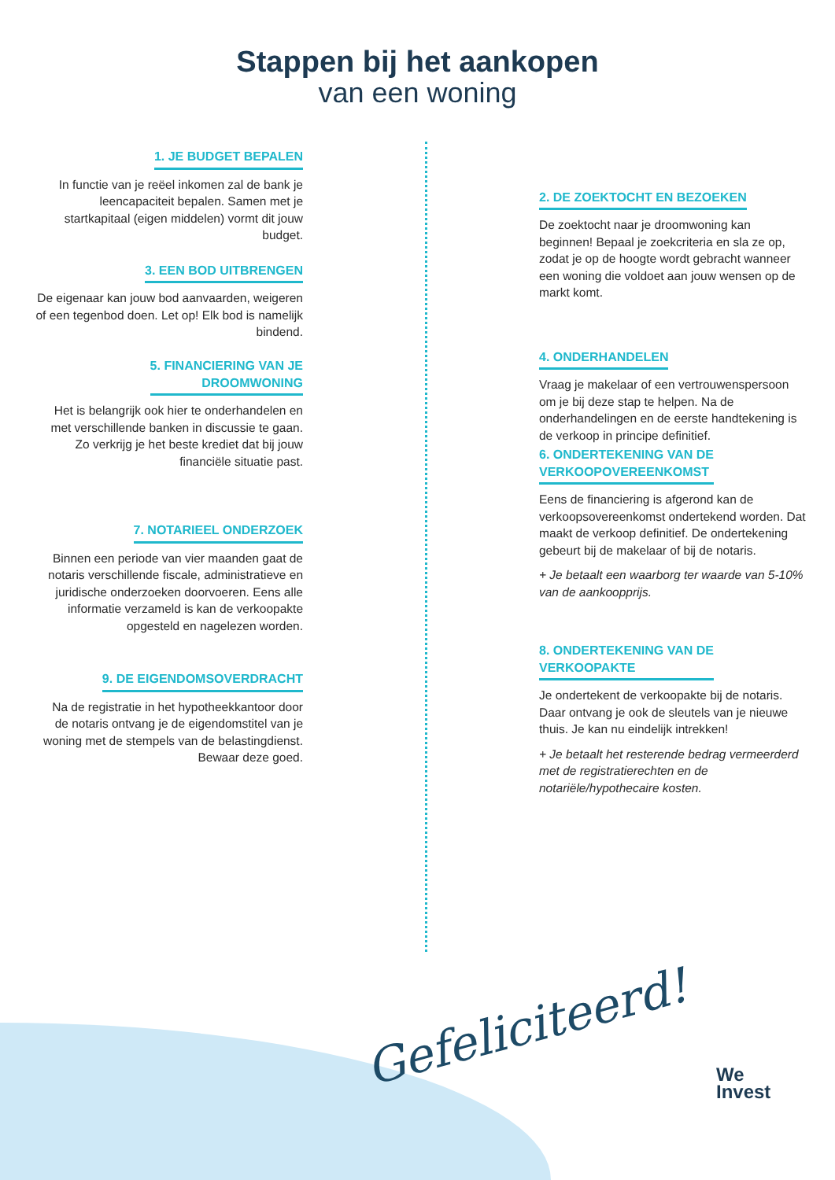Stappen bij het aankopen
van een woning
1. JE BUDGET BEPALEN
In functie van je reëel inkomen zal de bank je leencapaciteit bepalen. Samen met je startkapitaal (eigen middelen) vormt dit jouw budget.
2. DE ZOEKTOCHT EN BEZOEKEN
De zoektocht naar je droomwoning kan beginnen! Bepaal je zoekcriteria en sla ze op, zodat je op de hoogte wordt gebracht wanneer een woning die voldoet aan jouw wensen op de markt komt.
3. EEN BOD UITBRENGEN
De eigenaar kan jouw bod aanvaarden, weigeren of een tegenbod doen. Let op! Elk bod is namelijk bindend.
4. ONDERHANDELEN
Vraag je makelaar of een vertrouwenspersoon om je bij deze stap te helpen. Na de onderhandelingen en de eerste handtekening is de verkoop in principe definitief.
5. FINANCIERING VAN JE
DROOMWONING
Het is belangrijk ook hier te onderhandelen en met verschillende banken in discussie te gaan. Zo verkrijg je het beste krediet dat bij jouw financiële situatie past.
6. ONDERTEKENING VAN DE
VERKOOPOVEREENKOMST
Eens de financiering is afgerond kan de verkoopsovereenkomst ondertekend worden. Dat maakt de verkoop definitief. De ondertekening gebeurt bij de makelaar of bij de notaris.
+ Je betaalt een waarborg ter waarde van 5-10% van de aankoopprijs.
7. NOTARIEEL ONDERZOEK
Binnen een periode van vier maanden gaat de notaris verschillende fiscale, administratieve en juridische onderzoeken doorvoeren. Eens alle informatie verzameld is kan de verkoopakte opgesteld en nagelezen worden.
8. ONDERTEKENING VAN DE
VERKOOPAKTE
Je ondertekent de verkoopakte bij de notaris. Daar ontvang je ook de sleutels van je nieuwe thuis. Je kan nu eindelijk intrekken!
+ Je betaalt het resterende bedrag vermeerderd met de registratierechten en de notariële/hypothecaire kosten.
9. DE EIGENDOMSOVERDRACHT
Na de registratie in het hypotheekkantoor door de notaris ontvang je de eigendomstitel van je woning met de stempels van de belastingdienst. Bewaar deze goed.
Gefeliciteerd!
We
Invest